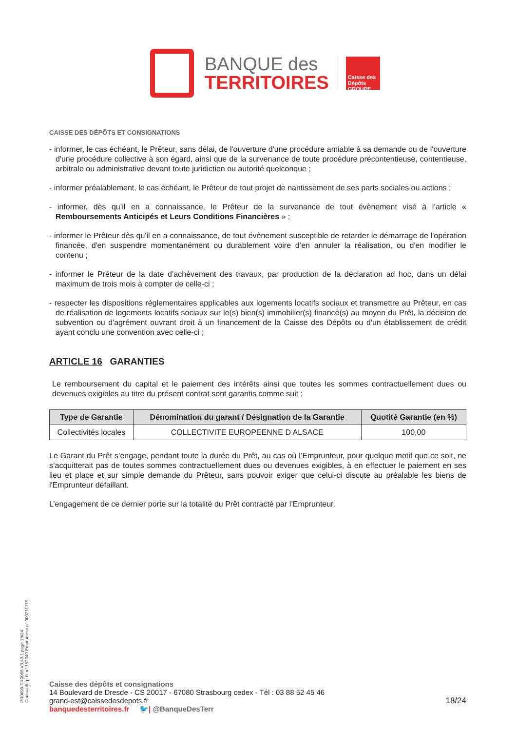BANQUE des
TERRITOIRES
Caisse des Dépôts GROUPE
CAISSE DES DÉPÔTS ET CONSIGNATIONS
- informer, le cas échéant, le Prêteur, sans délai, de l'ouverture d'une procédure amiable à sa demande ou de l'ouverture d'une procédure collective à son égard, ainsi que de la survenance de toute procédure précontentieuse, contentieuse, arbitrale ou administrative devant toute juridiction ou autorité quelconque ;
- informer préalablement, le cas échéant, le Prêteur de tout projet de nantissement de ses parts sociales ou actions ;
- informer, dès qu’il en a connaissance, le Prêteur de la survenance de tout évènement visé à l’article « Remboursements Anticipés et Leurs Conditions Financières » ;
- informer le Prêteur dès qu'il en a connaissance, de tout évènement susceptible de retarder le démarrage de l'opération financée, d'en suspendre momentanément ou durablement voire d’en annuler la réalisation, ou d'en modifier le contenu ;
- informer le Prêteur de la date d’achèvement des travaux, par production de la déclaration ad hoc, dans un délai maximum de trois mois à compter de celle-ci ;
- respecter les dispositions réglementaires applicables aux logements locatifs sociaux et transmettre au Prêteur, en cas de réalisation de logements locatifs sociaux sur le(s) bien(s) immobilier(s) financé(s) au moyen du Prêt, la décision de subvention ou d'agrément ouvrant droit à un financement de la Caisse des Dépôts ou d'un établissement de crédit ayant conclu une convention avec celle-ci ;
ARTICLE 16 GARANTIES
Le remboursement du capital et le paiement des intérêts ainsi que toutes les sommes contractuellement dues ou devenues exigibles au titre du présent contrat sont garantis comme suit :
| Type de Garantie | Dénomination du garant / Désignation de la Garantie | Quotité Garantie (en %) |
| --- | --- | --- |
| Collectivités locales | COLLECTIVITE EUROPEENNE D ALSACE | 100,00 |
Le Garant du Prêt s’engage, pendant toute la durée du Prêt, au cas où l’Emprunteur, pour quelque motif que ce soit, ne s’acquitterait pas de toutes sommes contractuellement dues ou devenues exigibles, à en effectuer le paiement en ses lieu et place et sur simple demande du Prêteur, sans pouvoir exiger que celui-ci discute au préalable les biens de l'Emprunteur défaillant.
L’engagement de ce dernier porte sur la totalité du Prêt contracté par l’Emprunteur.
PR0090-PR0068 V3.43.1 page 18/24
Contrat de prêt n° 152349 Emprunteur n° 000211719
Caisse des dépôts et consignations
14 Boulevard de Dresde - CS 20017 - 67080 Strasbourg cedex - Tél : 03 88 52 45 46
grand-est@caissedesdepots.fr
banquedesterritoires.fr 🐦| @BanqueDesTerr
18/24